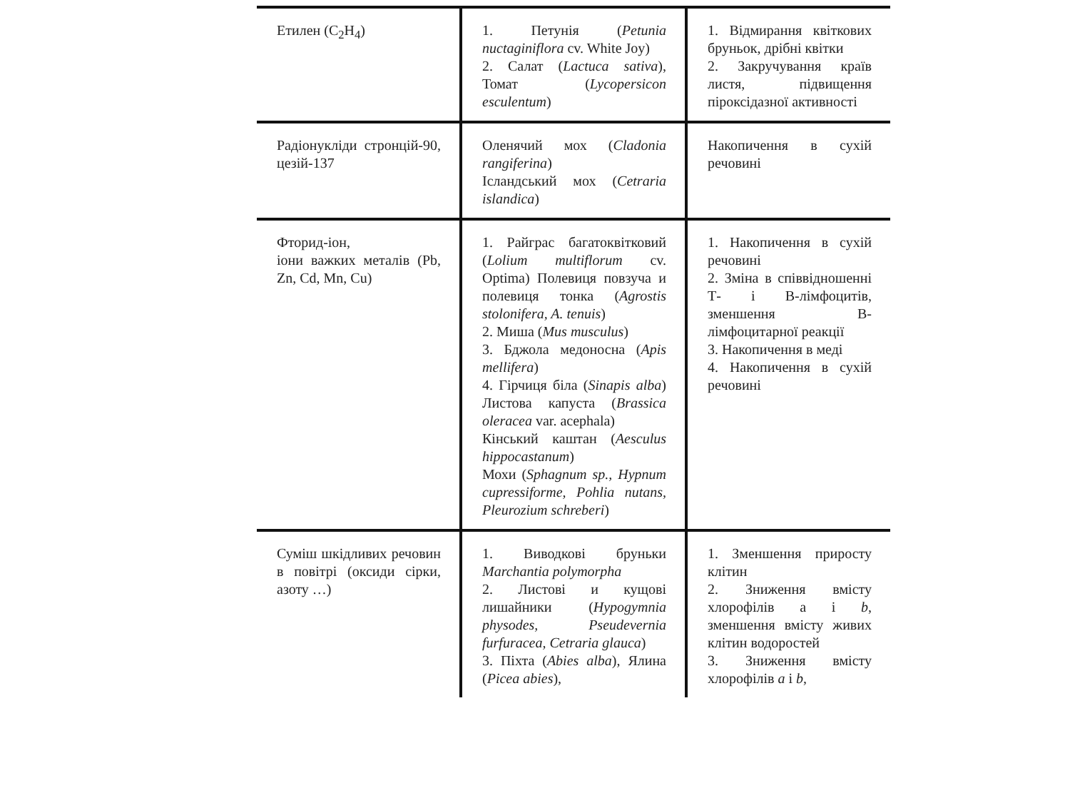| Етилен (C<sub>2</sub>H<sub>4</sub>) | 1. Петунія ( Petunia nuctaginiflora cv. White Joy) 2. Салат ( Lactuca sativa ), Томат ( Lycopersicon esculentum ) | 1. Відмирання квіткових бруньок, дрібні квітки 2. Закручування країв листя, підвищення піроксідазної активності |
| Радіонукліди стронцій-90, цезій-137 | Оленячий мох ( Cladonia rangiferina ) Ісландський мох ( Cetraria islandica ) | Накопичення в сухій речовині |
| Фторид-іон, іони важких металів (Pb, Zn, Cd, Mn, Cu) | 1. Райграс багатоквітковий ( Lolium multiflorum cv. Optima) Полевиця повзуча и полевиця тонка ( Agrostis stolonifera, A. tenuis ) 2. Миша ( Mus musculus ) 3. Бджола медоносна ( Apis mellifera ) 4. Гірчиця біла ( Sinapis alba ) Листова капуста ( Brassica oleracea var. acephala) Кінський каштан ( Aesculus hippocastanum ) Мохи ( Sphagnum sp., Hypnum cupressiforme, Pohlia nutans, Pleurozium schreberi ) | 1. Накопичення в сухій речовині 2. Зміна в співвідношенні Т- і В-лімфоцитів, зменшення В-лімфоцитарної реакції 3. Накопичення в меді 4. Накопичення в сухій речовині |
| Суміш шкідливих речовин в повітрі (оксиди сірки, азоту …) | 1. Виводкові бруньки Marchantia polymorpha 2. Листові и кущові лишайники ( Hypogymnia physodes, Pseudevernia furfuracea, Cetraria glauca ) 3. Піхта ( Abies alba ), Ялина ( Picea abies ), | 1. Зменшення приросту клітин 2. Зниження вмісту хлорофілів a і b , зменшення вмісту живих клітин водоростей 3. Зниження вмісту хлорофілів a і b , |